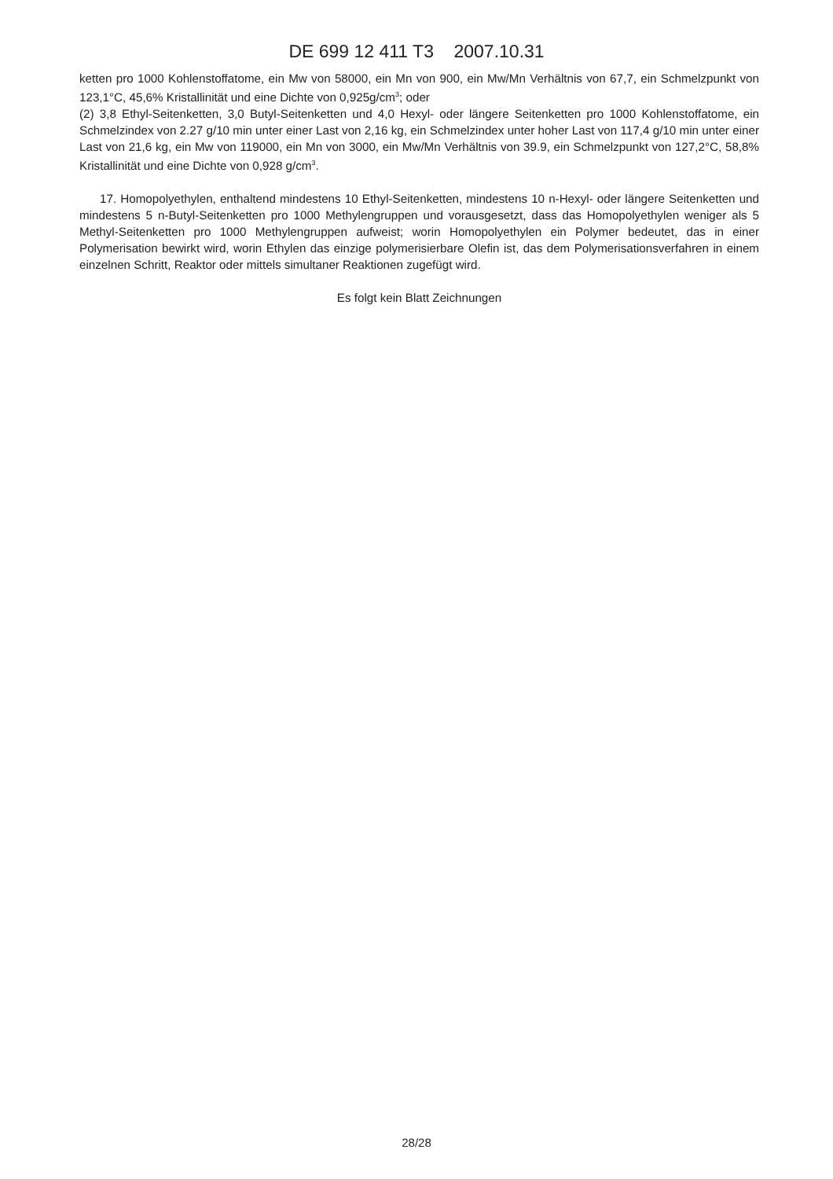DE 699 12 411 T3 2007.10.31
ketten pro 1000 Kohlenstoffatome, ein Mw von 58000, ein Mn von 900, ein Mw/Mn Verhältnis von 67,7, ein Schmelzpunkt von 123,1°C, 45,6% Kristallinität und eine Dichte von 0,925g/cm<sup>3</sup>; oder
(2) 3,8 Ethyl-Seitenketten, 3,0 Butyl-Seitenketten und 4,0 Hexyl- oder längere Seitenketten pro 1000 Kohlenstoffatome, ein Schmelzindex von 2.27 g/10 min unter einer Last von 2,16 kg, ein Schmelzindex unter hoher Last von 117,4 g/10 min unter einer Last von 21,6 kg, ein Mw von 119000, ein Mn von 3000, ein Mw/Mn Verhältnis von 39.9, ein Schmelzpunkt von 127,2°C, 58,8% Kristallinität und eine Dichte von 0,928 g/cm<sup>3</sup>.
17. Homopolyethylen, enthaltend mindestens 10 Ethyl-Seitenketten, mindestens 10 n-Hexyl- oder längere Seitenketten und mindestens 5 n-Butyl-Seitenketten pro 1000 Methylengruppen und vorausgesetzt, dass das Homopolyethylen weniger als 5 Methyl-Seitenketten pro 1000 Methylengruppen aufweist; worin Homopolyethylen ein Polymer bedeutet, das in einer Polymerisation bewirkt wird, worin Ethylen das einzige polymerisierbare Olefin ist, das dem Polymerisationsverfahren in einem einzelnen Schritt, Reaktor oder mittels simultaner Reaktionen zugefügt wird.
Es folgt kein Blatt Zeichnungen
28/28